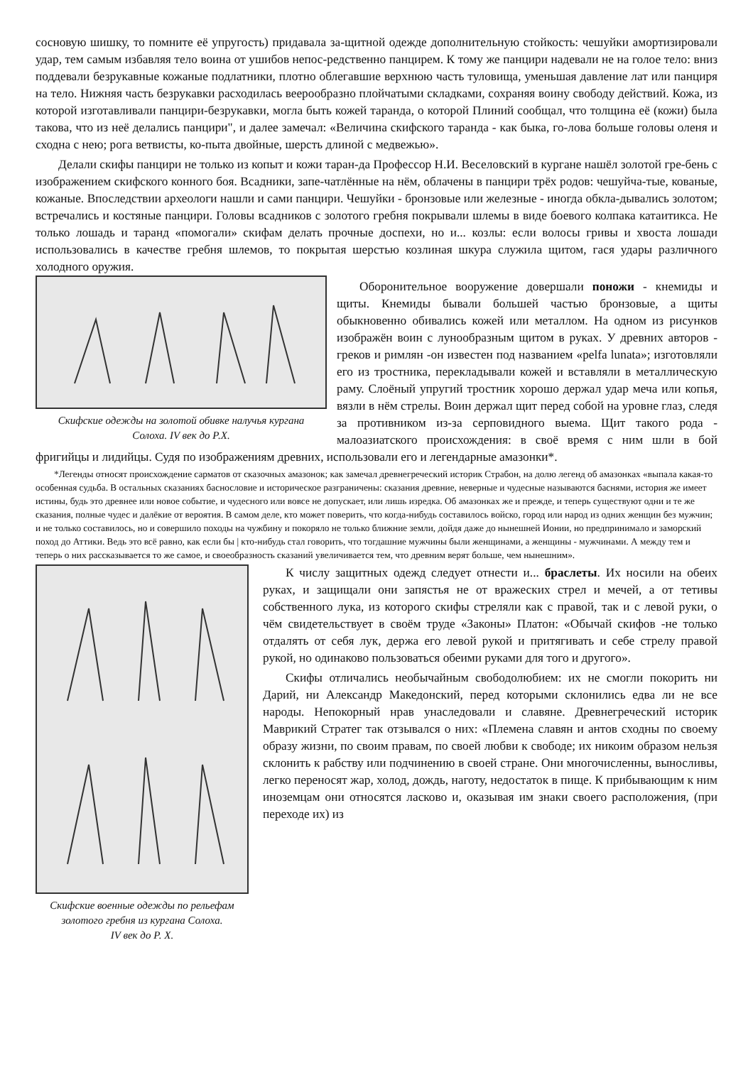сосновую шишку, то помните её упругость) придавала за-щитной одежде дополнительную стойкость: чешуйки амортизировали удар, тем самым избавляя тело воина от ушибов непос-редственно панцирем. К тому же панцири надевали не на голое тело: вниз поддевали безрукавные кожаные подлатники, плотно облегавшие верхнюю часть туловища, уменьшая давление лат или панциря на тело. Нижняя часть безрукавки расходилась веерообразно плойчатыми складками, сохраняя воину свободу действий. Кожа, из которой изготавливали панцири-безрукавки, могла быть кожей таранда, о которой Плиний сообщал, что толщина её (кожи) была такова, что из неё делались панцири", и далее замечал: «Величина скифского таранда - как быка, го-лова больше головы оленя и сходна с нею; рога ветвисты, ко-пыта двойные, шерсть длиной с медвежью».
Делали скифы панцири не только из копыт и кожи таран-да Профессор Н.И. Веселовский в кургане нашёл золотой гре-бень с изображением скифского конного боя. Всадники, запе-чатлённые на нём, облачены в панцири трёх родов: чешуйча-тые, кованые, кожаные. Впоследствии археологи нашли и сами панцири. Чешуйки - бронзовые или железные - иногда обкла-дывались золотом; встречались и костяные панцири. Головы всадников с золотого гребня покрывали шлемы в виде боевого колпака катаитикса. Не только лошадь и таранд «помогали» скифам делать прочные доспехи, но и... козлы: если волосы гривы и хвоста лошади использовались в качестве гребня шлемов, то покрытая шерстью козлиная шкура служила щитом, гася удары различного холодного оружия.
Скифские одежды на золотой обивке налучья кургана
Солоха. IV век до Р.Х.
Оборонительное вооружение довершали поножи - кнемиды и щиты. Кнемиды бывали большей частью бронзовые, а щиты обыкновенно обивались кожей или металлом. На одном из рисунков изображён воин с лунообразным щитом в руках. У древних авторов - греков и римлян -он известен под названием «pelfa lunata»; изготовляли его из тростника, перекладывали кожей и вставляли в металлическую раму. Слоёный упругий тростник хорошо держал удар меча или копья, вязли в нём стрелы. Воин держал щит перед собой на уровне глаз, следя за противником из-за серповидного выема. Щит такого рода - малоазиатского происхождения: в своё время с ним шли в бой фригийцы и лидийцы. Судя по изображениям древних, использовали его и легендарные амазонки*.
*Легенды относят происхождение сарматов от сказочных амазонок; как замечал древнегреческий историк Страбон, на долю легенд об амазонках «выпала какая-то особенная судьба. В остальных сказаниях баснословие и историческое разграничены: сказания древние, неверные и чудесные называются баснями, история же имеет истины, будь это древнее или новое событие, и чудесного или вовсе не допускает, или лишь изредка. Об амазонках же и прежде, и теперь существуют одни и те же сказания, полные чудес и далёкие от вероятия. В самом деле, кто может поверить, что когда-нибудь составилось войско, город или народ из одних женщин без мужчин; и не только составилось, но и совершило походы на чужбину и покоряло не только ближние земли, дойдя даже до нынешней Ионии, но предпринимало и заморский поход до Аттики. Ведь это всё равно, как если бы | кто-нибудь стал говорить, что тогдашние мужчины были женщинами, а женщины - мужчинами. А между тем и теперь о них рассказывается то же самое, и своеобразность сказаний увеличивается тем, что древним верят больше, чем нынешним».
Скифские военные одежды по рельефам
золотого гребня из кургана Солоха.
IV век до Р. Х.
К числу защитных одежд следует отнести и... браслеты. Их носили на обеих руках, и защищали они запястья не от вражеских стрел и мечей, а от тетивы собственного лука, из которого скифы стреляли как с правой, так и с левой руки, о чём свидетельствует в своём труде «Законы» Платон: «Обычай скифов -не только отдалять от себя лук, держа его левой рукой и притягивать и себе стрелу правой рукой, но одинаково пользоваться обеими руками для того и другого».
Скифы отличались необычайным свободолюбием: их не смогли покорить ни Дарий, ни Александр Македонский, перед которыми склонились едва ли не все народы. Непокорный нрав унаследовали и славяне. Древнегреческий историк Маврикий Стратег так отзывался о них: «Племена славян и антов сходны по своему образу жизни, по своим правам, по своей любви к свободе; их никоим образом нельзя склонить к рабству или подчинению в своей стране. Они многочисленны, выносливы, легко переносят жар, холод, дождь, наготу, недостаток в пище. К прибывающим к ним иноземцам они относятся ласково и, оказывая им знаки своего расположения, (при переходе их) из